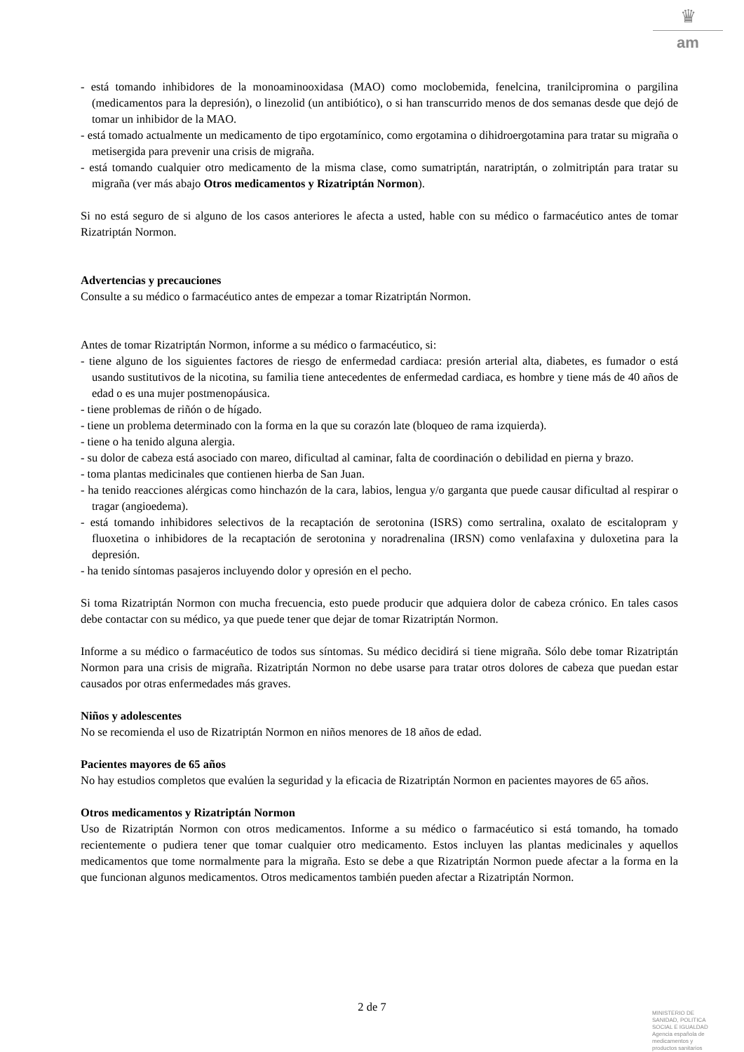♛
am
- está tomando inhibidores de la monoaminooxidasa (MAO) como moclobemida, fenelcina, tranilcipromina o pargilina (medicamentos para la depresión), o linezolid (un antibiótico), o si han transcurrido menos de dos semanas desde que dejó de tomar un inhibidor de la MAO.
- está tomado actualmente un medicamento de tipo ergotamínico, como ergotamina o dihidroergotamina para tratar su migraña o metisergida para prevenir una crisis de migraña.
- está tomando cualquier otro medicamento de la misma clase, como sumatriptán, naratriptán, o zolmitriptán para tratar su migraña (ver más abajo Otros medicamentos y Rizatriptán Normon).
Si no está seguro de si alguno de los casos anteriores le afecta a usted, hable con su médico o farmacéutico antes de tomar Rizatriptán Normon.
Advertencias y precauciones
Consulte a su médico o farmacéutico antes de empezar a tomar Rizatriptán Normon.
Antes de tomar Rizatriptán Normon, informe a su médico o farmacéutico, si:
- tiene alguno de los siguientes factores de riesgo de enfermedad cardiaca: presión arterial alta, diabetes, es fumador o está usando sustitutivos de la nicotina, su familia tiene antecedentes de enfermedad cardiaca, es hombre y tiene más de 40 años de edad o es una mujer postmenopáusica.
- tiene problemas de riñón o de hígado.
- tiene un problema determinado con la forma en la que su corazón late (bloqueo de rama izquierda).
- tiene o ha tenido alguna alergia.
- su dolor de cabeza está asociado con mareo, dificultad al caminar, falta de coordinación o debilidad en pierna y brazo.
- toma plantas medicinales que contienen hierba de San Juan.
- ha tenido reacciones alérgicas como hinchazón de la cara, labios, lengua y/o garganta que puede causar dificultad al respirar o tragar (angioedema).
- está tomando inhibidores selectivos de la recaptación de serotonina (ISRS) como sertralina, oxalato de escitalopram y fluoxetina o inhibidores de la recaptación de serotonina y noradrenalina (IRSN) como venlafaxina y duloxetina para la depresión.
- ha tenido síntomas pasajeros incluyendo dolor y opresión en el pecho.
Si toma Rizatriptán Normon con mucha frecuencia, esto puede producir que adquiera dolor de cabeza crónico. En tales casos debe contactar con su médico, ya que puede tener que dejar de tomar Rizatriptán Normon.
Informe a su médico o farmacéutico de todos sus síntomas. Su médico decidirá si tiene migraña. Sólo debe tomar Rizatriptán Normon para una crisis de migraña. Rizatriptán Normon no debe usarse para tratar otros dolores de cabeza que puedan estar causados por otras enfermedades más graves.
Niños y adolescentes
No se recomienda el uso de Rizatriptán Normon en niños menores de 18 años de edad.
Pacientes mayores de 65 años
No hay estudios completos que evalúen la seguridad y la eficacia de Rizatriptán Normon en pacientes mayores de 65 años.
Otros medicamentos y Rizatriptán Normon
Uso de Rizatriptán Normon con otros medicamentos. Informe a su médico o farmacéutico si está tomando, ha tomado recientemente o pudiera tener que tomar cualquier otro medicamento. Estos incluyen las plantas medicinales y aquellos medicamentos que tome normalmente para la migraña. Esto se debe a que Rizatriptán Normon puede afectar a la forma en la que funcionan algunos medicamentos. Otros medicamentos también pueden afectar a Rizatriptán Normon.
2 de 7
MINISTERIO DE
SANIDAD, POLITICA
SOCIAL E IGUALDAD
Agencia española de
medicamentos y
productos sanitarios